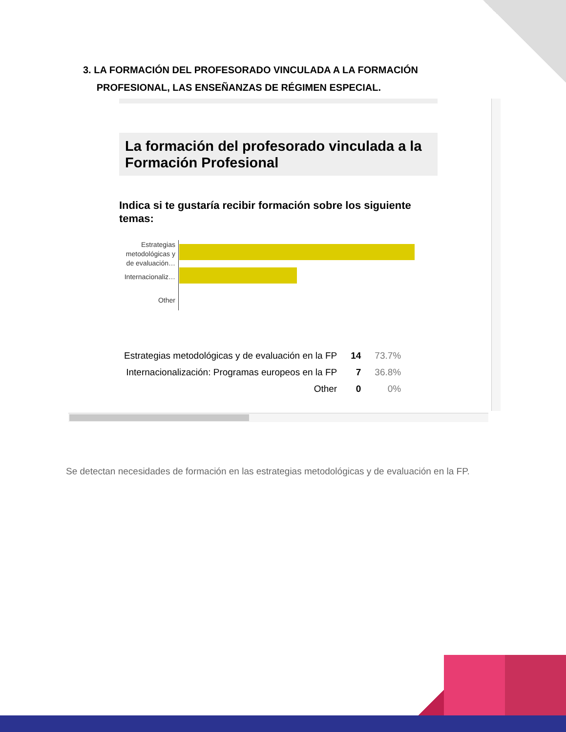3. LA FORMACIÓN DEL PROFESORADO VINCULADA A LA FORMACIÓN
PROFESIONAL, LAS ENSEÑANZAS DE RÉGIMEN ESPECIAL.
La formación del profesorado vinculada a la Formación Profesional
Indica si te gustaría recibir formación sobre los siguiente temas:
Estrategias
metodológicas y
de evaluación…
Internacionaliz…
Other
| Estrategias metodológicas y de evaluación en la FP | 14 | 73.7% |
| Internacionalización: Programas europeos en la FP | 7 | 36.8% |
| Other | 0 | 0% |
Se detectan necesidades de formación en las estrategias metodológicas y de evaluación en la FP.